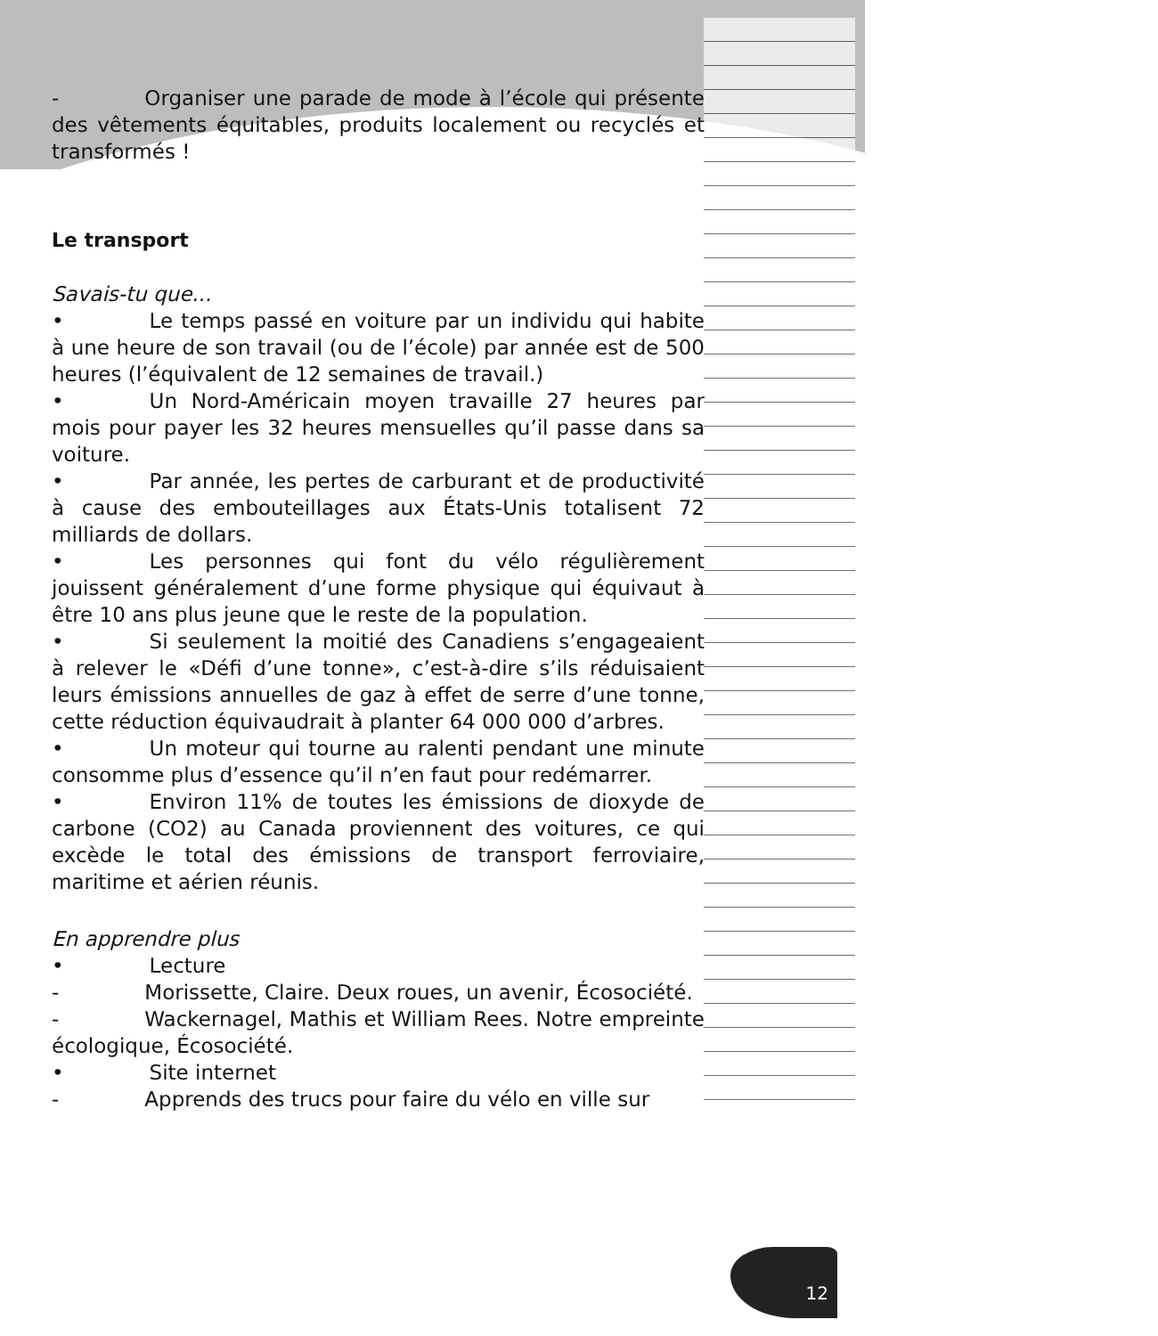- Organiser une parade de mode à l’école qui présente des vêtements équitables, produits localement ou recyclés et transformés !
Le transport
Savais-tu que...
• Le temps passé en voiture par un individu qui habite à une heure de son travail (ou de l’école) par année est de 500 heures (l’équivalent de 12 semaines de travail.)
• Un Nord-Américain moyen travaille 27 heures par mois pour payer les 32 heures mensuelles qu’il passe dans sa voiture.
• Par année, les pertes de carburant et de productivité à cause des embouteillages aux États-Unis totalisent 72 milliards de dollars.
• Les personnes qui font du vélo régulièrement jouissent généralement d’une forme physique qui équivaut à être 10 ans plus jeune que le reste de la population.
• Si seulement la moitié des Canadiens s’engageaient à relever le «Défi d’une tonne», c’est-à-dire s’ils réduisaient leurs émissions annuelles de gaz à effet de serre d’une tonne, cette réduction équivaudrait à planter 64 000 000 d’arbres.
• Un moteur qui tourne au ralenti pendant une minute consomme plus d’essence qu’il n’en faut pour redémarrer.
• Environ 11% de toutes les émissions de dioxyde de carbone (CO2) au Canada proviennent des voitures, ce qui excède le total des émissions de transport ferroviaire, maritime et aérien réunis.
En apprendre plus
• Lecture
- Morissette, Claire. Deux roues, un avenir, Écosociété.
- Wackernagel, Mathis et William Rees. Notre empreinte écologique, Écosociété.
• Site internet
- Apprends des trucs pour faire du vélo en ville sur
12